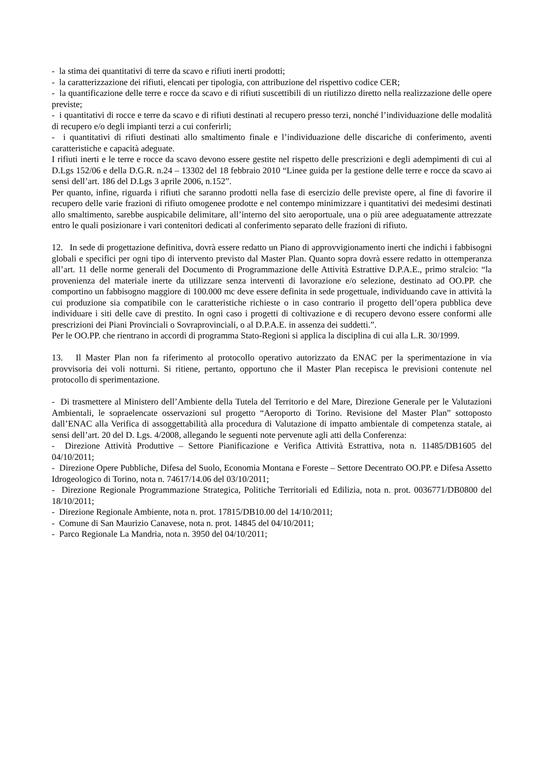- la stima dei quantitativi di terre da scavo e rifiuti inerti prodotti;
- la caratterizzazione dei rifiuti, elencati per tipologia, con attribuzione del rispettivo codice CER;
- la quantificazione delle terre e rocce da scavo e di rifiuti suscettibili di un riutilizzo diretto nella realizzazione delle opere previste;
- i quantitativi di rocce e terre da scavo e di rifiuti destinati al recupero presso terzi, nonché l’individuazione delle modalità di recupero e/o degli impianti terzi a cui conferirli;
- i quantitativi di rifiuti destinati allo smaltimento finale e l’individuazione delle discariche di conferimento, aventi caratteristiche e capacità adeguate.
I rifiuti inerti e le terre e rocce da scavo devono essere gestite nel rispetto delle prescrizioni e degli adempimenti di cui al D.Lgs 152/06 e della D.G.R. n.24 – 13302 del 18 febbraio 2010 “Linee guida per la gestione delle terre e rocce da scavo ai sensi dell’art. 186 del D.Lgs 3 aprile 2006, n.152”.
Per quanto, infine, riguarda i rifiuti che saranno prodotti nella fase di esercizio delle previste opere, al fine di favorire il recupero delle varie frazioni di rifiuto omogenee prodotte e nel contempo minimizzare i quantitativi dei medesimi destinati allo smaltimento, sarebbe auspicabile delimitare, all’interno del sito aeroportuale, una o più aree adeguatamente attrezzate entro le quali posizionare i vari contenitori dedicati al conferimento separato delle frazioni di rifiuto.
12. In sede di progettazione definitiva, dovrà essere redatto un Piano di approvvigionamento inerti che indichi i fabbisogni globali e specifici per ogni tipo di intervento previsto dal Master Plan. Quanto sopra dovrà essere redatto in ottemperanza all’art. 11 delle norme generali del Documento di Programmazione delle Attività Estrattive D.P.A.E., primo stralcio: “la provenienza del materiale inerte da utilizzare senza interventi di lavorazione e/o selezione, destinato ad OO.PP. che comportino un fabbisogno maggiore di 100.000 mc deve essere definita in sede progettuale, individuando cave in attività la cui produzione sia compatibile con le caratteristiche richieste o in caso contrario il progetto dell’opera pubblica deve individuare i siti delle cave di prestito. In ogni caso i progetti di coltivazione e di recupero devono essere conformi alle prescrizioni dei Piani Provinciali o Sovraprovinciali, o al D.P.A.E. in assenza dei suddetti.”.
Per le OO.PP. che rientrano in accordi di programma Stato-Regioni si applica la disciplina di cui alla L.R. 30/1999.
13. Il Master Plan non fa riferimento al protocollo operativo autorizzato da ENAC per la sperimentazione in via provvisoria dei voli notturni. Si ritiene, pertanto, opportuno che il Master Plan recepisca le previsioni contenute nel protocollo di sperimentazione.
- Di trasmettere al Ministero dell’Ambiente della Tutela del Territorio e del Mare, Direzione Generale per le Valutazioni Ambientali, le sopraelencate osservazioni sul progetto “Aeroporto di Torino. Revisione del Master Plan” sottoposto dall’ENAC alla Verifica di assoggettabilità alla procedura di Valutazione di impatto ambientale di competenza statale, ai sensi dell’art. 20 del D. Lgs. 4/2008, allegando le seguenti note pervenute agli atti della Conferenza:
- Direzione Attività Produttive – Settore Pianificazione e Verifica Attività Estrattiva, nota n. 11485/DB1605 del 04/10/2011;
- Direzione Opere Pubbliche, Difesa del Suolo, Economia Montana e Foreste – Settore Decentrato OO.PP. e Difesa Assetto Idrogeologico di Torino, nota n. 74617/14.06 del 03/10/2011;
- Direzione Regionale Programmazione Strategica, Politiche Territoriali ed Edilizia, nota n. prot. 0036771/DB0800 del 18/10/2011;
- Direzione Regionale Ambiente, nota n. prot. 17815/DB10.00 del 14/10/2011;
- Comune di San Maurizio Canavese, nota n. prot. 14845 del 04/10/2011;
- Parco Regionale La Mandria, nota n. 3950 del 04/10/2011;